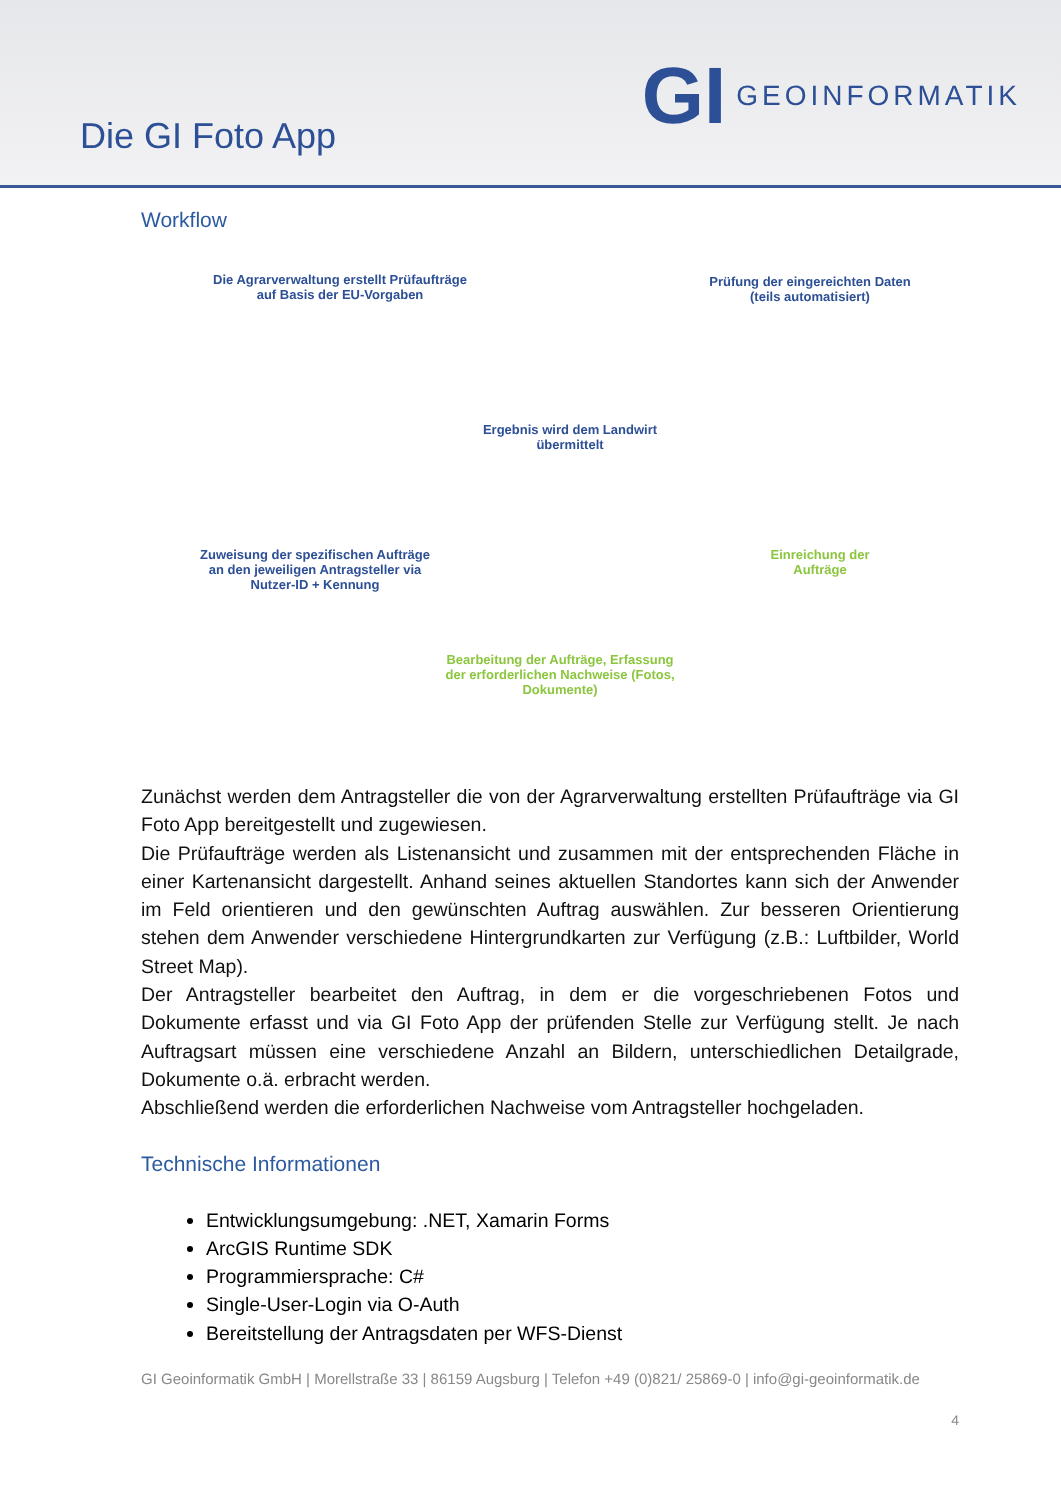Die GI Foto App
GI GEOINFORMATIK
Workflow
Die Agrarverwaltung erstellt Prüfaufträge auf Basis der EU-Vorgaben
Prüfung der eingereichten Daten (teils automatisiert)
Ergebnis wird dem Landwirt übermittelt
Zuweisung der spezifischen Aufträge an den jeweiligen Antragsteller via Nutzer-ID + Kennung
Einreichung der Aufträge
Bearbeitung der Aufträge, Erfassung der erforderlichen Nachweise (Fotos, Dokumente)
Zunächst werden dem Antragsteller die von der Agrarverwaltung erstellten Prüfaufträge via GI Foto App bereitgestellt und zugewiesen.
Die Prüfaufträge werden als Listenansicht und zusammen mit der entsprechenden Fläche in einer Kartenansicht dargestellt. Anhand seines aktuellen Standortes kann sich der Anwender im Feld orientieren und den gewünschten Auftrag auswählen. Zur besseren Orientierung stehen dem Anwender verschiedene Hintergrundkarten zur Verfügung (z.B.: Luftbilder, World Street Map).
Der Antragsteller bearbeitet den Auftrag, in dem er die vorgeschriebenen Fotos und Dokumente erfasst und via GI Foto App der prüfenden Stelle zur Verfügung stellt. Je nach Auftragsart müssen eine verschiedene Anzahl an Bildern, unterschiedlichen Detailgrade, Dokumente o.ä. erbracht werden.
Abschließend werden die erforderlichen Nachweise vom Antragsteller hochgeladen.
Technische Informationen
Entwicklungsumgebung: .NET, Xamarin Forms
ArcGIS Runtime SDK
Programmiersprache: C#
Single-User-Login via O-Auth
Bereitstellung der Antragsdaten per WFS-Dienst
GI Geoinformatik GmbH | Morellstraße 33 | 86159 Augsburg | Telefon +49 (0)821/ 25869-0 | info@gi-geoinformatik.de
4